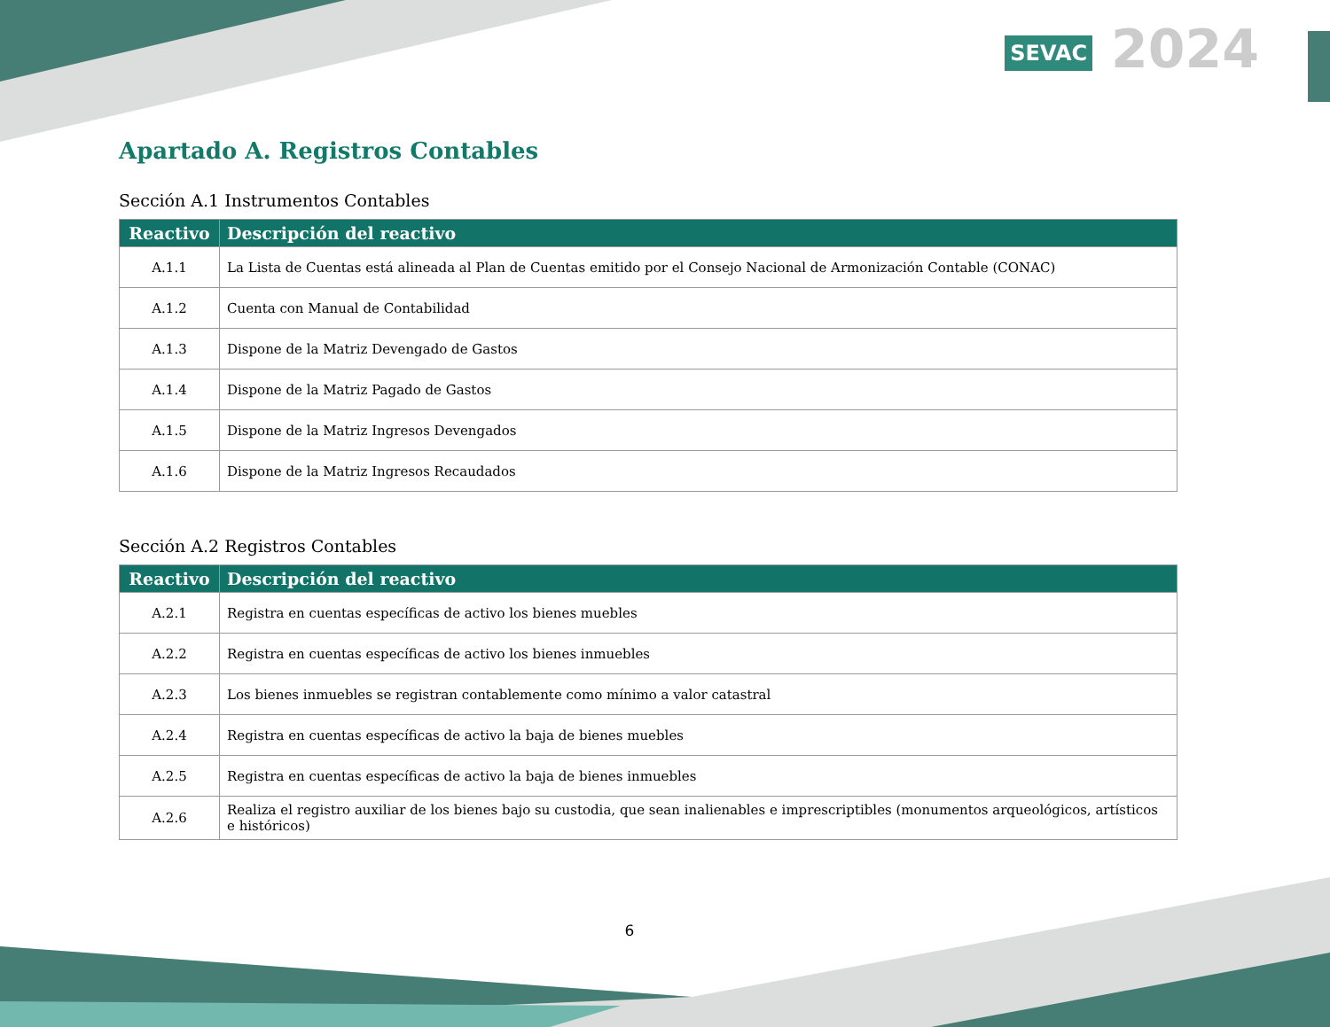SEVAC 2024
Apartado A. Registros Contables
Sección A.1 Instrumentos Contables
| Reactivo | Descripción del reactivo |
| --- | --- |
| A.1.1 | La Lista de Cuentas está alineada al Plan de Cuentas emitido por el Consejo Nacional de Armonización Contable (CONAC) |
| A.1.2 | Cuenta con Manual de Contabilidad |
| A.1.3 | Dispone de la Matriz Devengado de Gastos |
| A.1.4 | Dispone de la Matriz Pagado de Gastos |
| A.1.5 | Dispone de la Matriz Ingresos Devengados |
| A.1.6 | Dispone de la Matriz Ingresos Recaudados |
Sección A.2 Registros Contables
| Reactivo | Descripción del reactivo |
| --- | --- |
| A.2.1 | Registra en cuentas específicas de activo los bienes muebles |
| A.2.2 | Registra en cuentas específicas de activo los bienes inmuebles |
| A.2.3 | Los bienes inmuebles se registran contablemente como mínimo a valor catastral |
| A.2.4 | Registra en cuentas específicas de activo la baja de bienes muebles |
| A.2.5 | Registra en cuentas específicas de activo la baja de bienes inmuebles |
| A.2.6 | Realiza el registro auxiliar de los bienes bajo su custodia, que sean inalienables e imprescriptibles (monumentos arqueológicos, artísticos e históricos) |
6